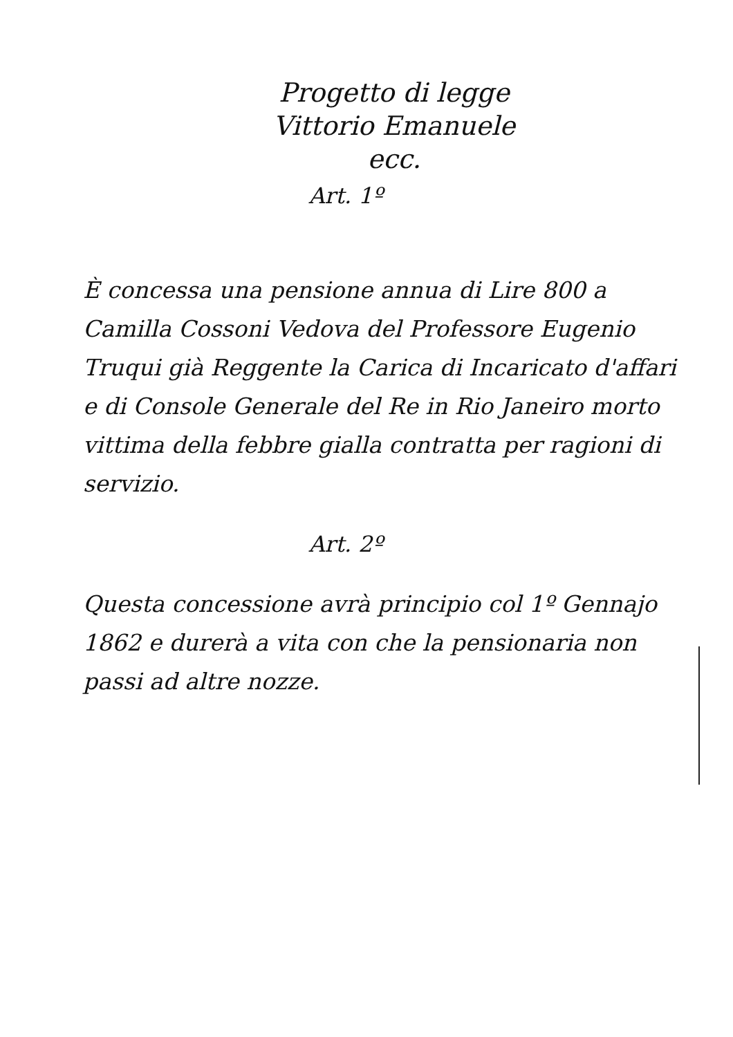Progetto di legge
Vittorio Emanuele
ecc.
Art. 1º
È concessa una pensione annua di Lire 800 a Camilla Cossoni Vedova del Professore Eugenio Truqui già Reggente la Carica di Incaricato d'affari e di Console Generale del Re in Rio Janeiro morto vittima della febbre gialla contratta per ragioni di servizio.
Art. 2º
Questa concessione avrà principio col 1º Gennajo 1862 e durerà a vita con che la pensionaria non passi ad altre nozze.